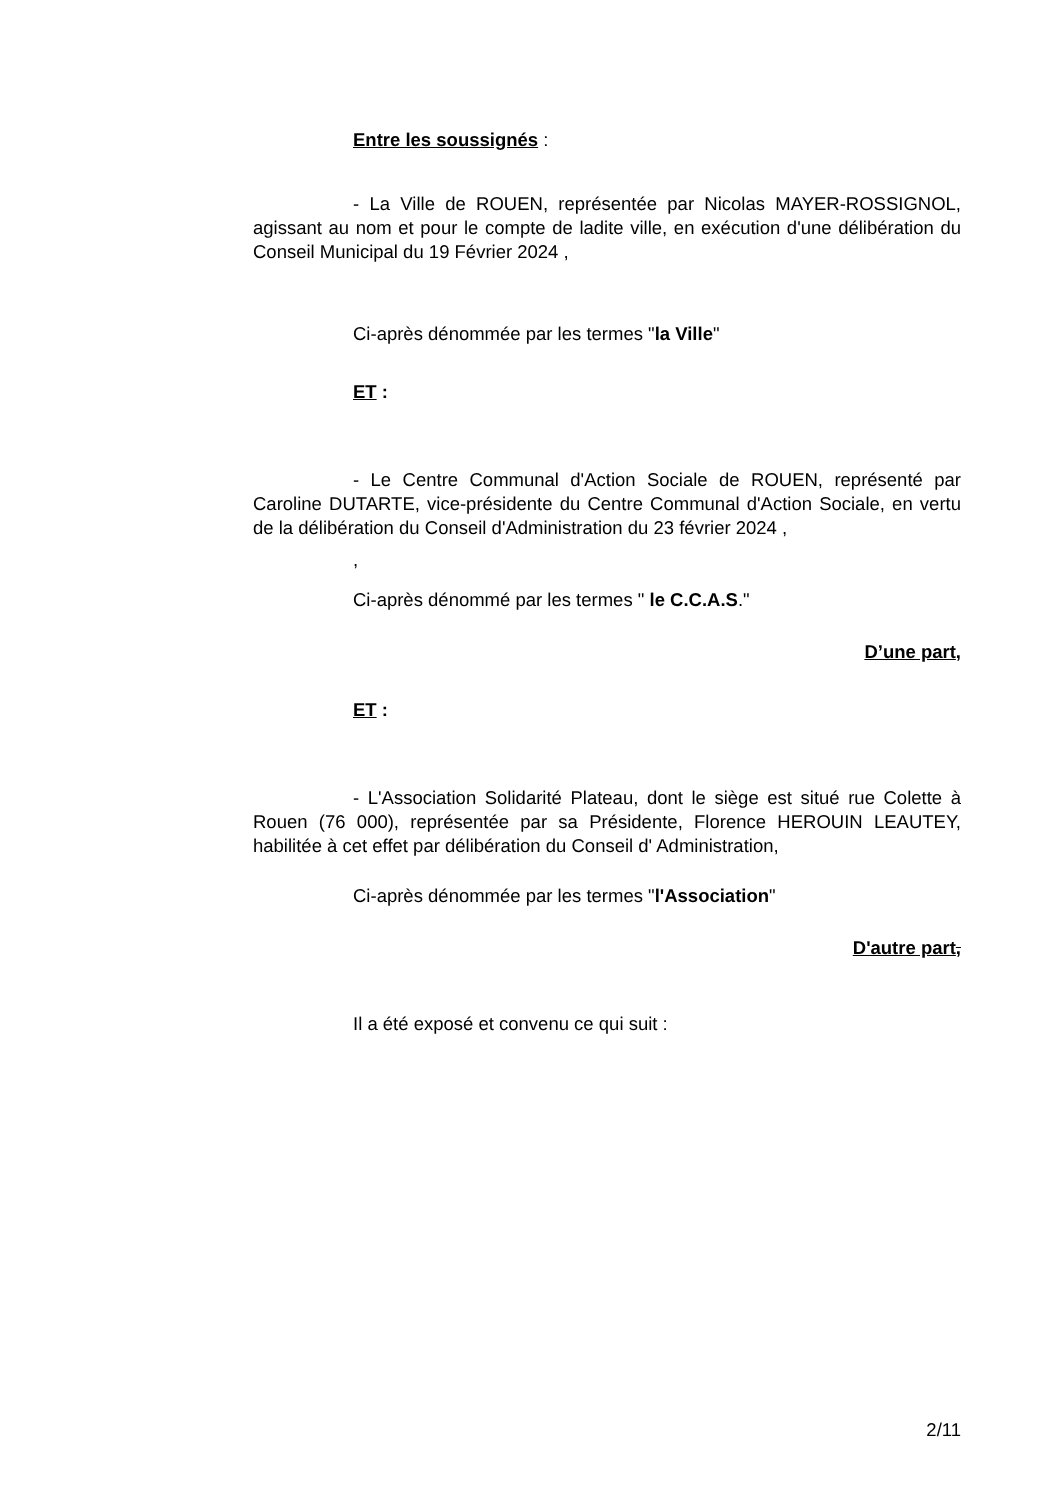Entre les soussignés :
- La Ville de ROUEN, représentée par Nicolas MAYER-ROSSIGNOL, agissant au nom et pour le compte de ladite ville, en exécution d'une délibération du Conseil Municipal du 19 Février 2024 ,
Ci-après dénommée par les termes "la Ville"
ET :
- Le Centre Communal d'Action Sociale de ROUEN, représenté par Caroline DUTARTE, vice-présidente du Centre Communal d'Action Sociale, en vertu de la délibération du Conseil d'Administration du 23 février 2024 ,
,
Ci-après dénommé par les termes " le C.C.A.S."
D’une part,
ET :
- L'Association Solidarité Plateau, dont le siège est situé rue Colette à Rouen (76 000), représentée par sa Présidente, Florence HEROUIN LEAUTEY, habilitée à cet effet par délibération du Conseil d' Administration,
Ci-après dénommée par les termes "l'Association"
D'autre part,
Il a été exposé et convenu ce qui suit :
2/11